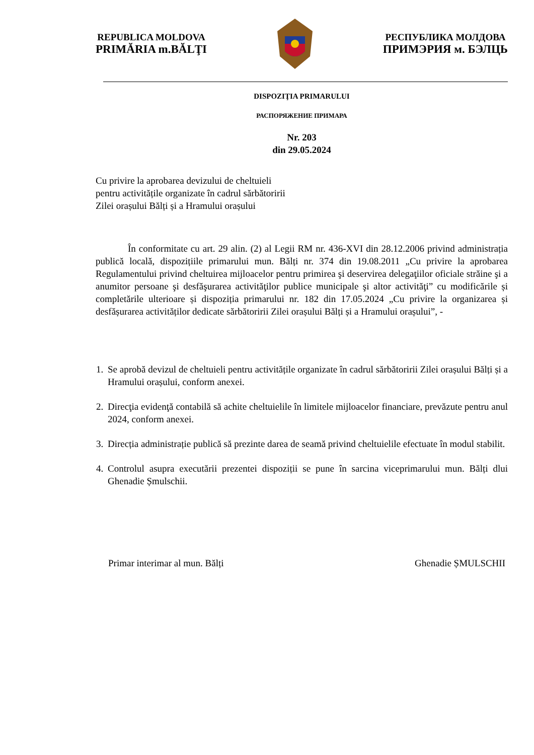REPUBLICA MOLDOVA
PRIMĂRIA m.BĂLŢI
РЕСПУБЛИКА МОЛДОВА
ПРИМЭРИЯ м. БЭЛЦЬ
DISPOZIŢIA PRIMARULUI
РАСПОРЯЖЕНИЕ ПРИМАРА
Nr. 203
din 29.05.2024
Cu privire la aprobarea devizului de cheltuieli
pentru activitățile organizate în cadrul sărbătoririi
Zilei orașului Bălți și a Hramului orașului
În conformitate cu art. 29 alin. (2) al Legii RM nr. 436-XVI din 28.12.2006 privind administrația publică locală, dispozițiile primarului mun. Bălți nr. 374 din 19.08.2011 „Cu privire la aprobarea Regulamentului privind cheltuirea mijloacelor pentru primirea şi deservirea delegaţiilor oficiale străine şi a anumitor persoane şi desfăşurarea activităţilor publice municipale şi altor activităţi” cu modificările și completările ulterioare și dispoziția primarului nr. 182 din 17.05.2024 „Cu privire la organizarea și desfășurarea activităților dedicate sărbătoririi Zilei orașului Bălți și a Hramului orașului”, -
1. Se aprobă devizul de cheltuieli pentru activitățile organizate în cadrul sărbătoririi Zilei orașului Bălți și a Hramului orașului, conform anexei.
2. Direcţia evidenţă contabilă să achite cheltuielile în limitele mijloacelor financiare, prevăzute pentru anul 2024, conform anexei.
3. Direcția administrație publică să prezinte darea de seamă privind cheltuielile efectuate în modul stabilit.
4. Controlul asupra executării prezentei dispoziții se pune în sarcina viceprimarului mun. Bălți dlui Ghenadie Șmulschii.
Primar interimar al mun. Bălți Ghenadie ȘMULSCHII